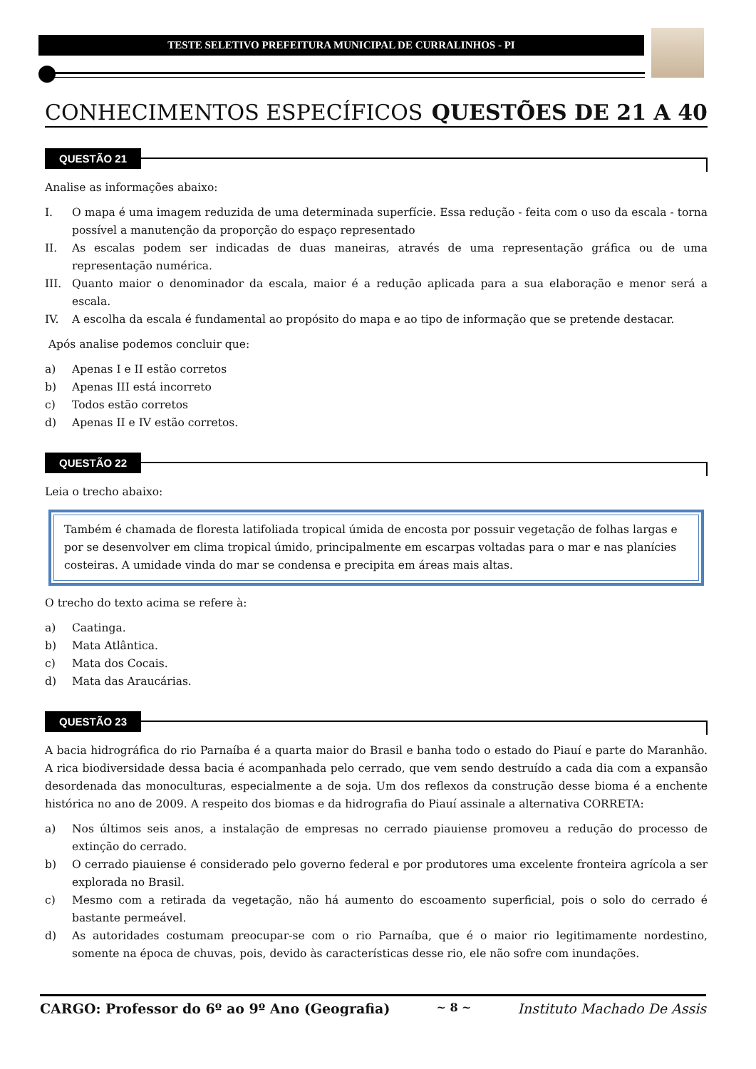TESTE SELETIVO PREFEITURA MUNICIPAL DE CURRALINHOS - PI
CONHECIMENTOS ESPECÍFICOS QUESTÕES DE 21 A 40
QUESTÃO 21
Analise as informações abaixo:
I. O mapa é uma imagem reduzida de uma determinada superfície. Essa redução - feita com o uso da escala - torna possível a manutenção da proporção do espaço representado
II. As escalas podem ser indicadas de duas maneiras, através de uma representação gráfica ou de uma representação numérica.
III. Quanto maior o denominador da escala, maior é a redução aplicada para a sua elaboração e menor será a escala.
IV. A escolha da escala é fundamental ao propósito do mapa e ao tipo de informação que se pretende destacar.
Após analise podemos concluir que:
a) Apenas I e II estão corretos
b) Apenas III está incorreto
c) Todos estão corretos
d) Apenas II e IV estão corretos.
QUESTÃO 22
Leia o trecho abaixo:
Também é chamada de floresta latifoliada tropical úmida de encosta por possuir vegetação de folhas largas e por se desenvolver em clima tropical úmido, principalmente em escarpas voltadas para o mar e nas planícies costeiras. A umidade vinda do mar se condensa e precipita em áreas mais altas.
O trecho do texto acima se refere à:
a) Caatinga.
b) Mata Atlântica.
c) Mata dos Cocais.
d) Mata das Araucárias.
QUESTÃO 23
A bacia hidrográfica do rio Parnaíba é a quarta maior do Brasil e banha todo o estado do Piauí e parte do Maranhão. A rica biodiversidade dessa bacia é acompanhada pelo cerrado, que vem sendo destruído a cada dia com a expansão desordenada das monoculturas, especialmente a de soja. Um dos reflexos da construção desse bioma é a enchente histórica no ano de 2009. A respeito dos biomas e da hidrografia do Piauí assinale a alternativa CORRETA:
a) Nos últimos seis anos, a instalação de empresas no cerrado piauiense promoveu a redução do processo de extinção do cerrado.
b) O cerrado piauiense é considerado pelo governo federal e por produtores uma excelente fronteira agrícola a ser explorada no Brasil.
c) Mesmo com a retirada da vegetação, não há aumento do escoamento superficial, pois o solo do cerrado é bastante permeável.
d) As autoridades costumam preocupar-se com o rio Parnaíba, que é o maior rio legitimamente nordestino, somente na época de chuvas, pois, devido às características desse rio, ele não sofre com inundações.
CARGO: Professor do 6º ao 9º Ano (Geografia) ~ 8 ~ Instituto Machado De Assis